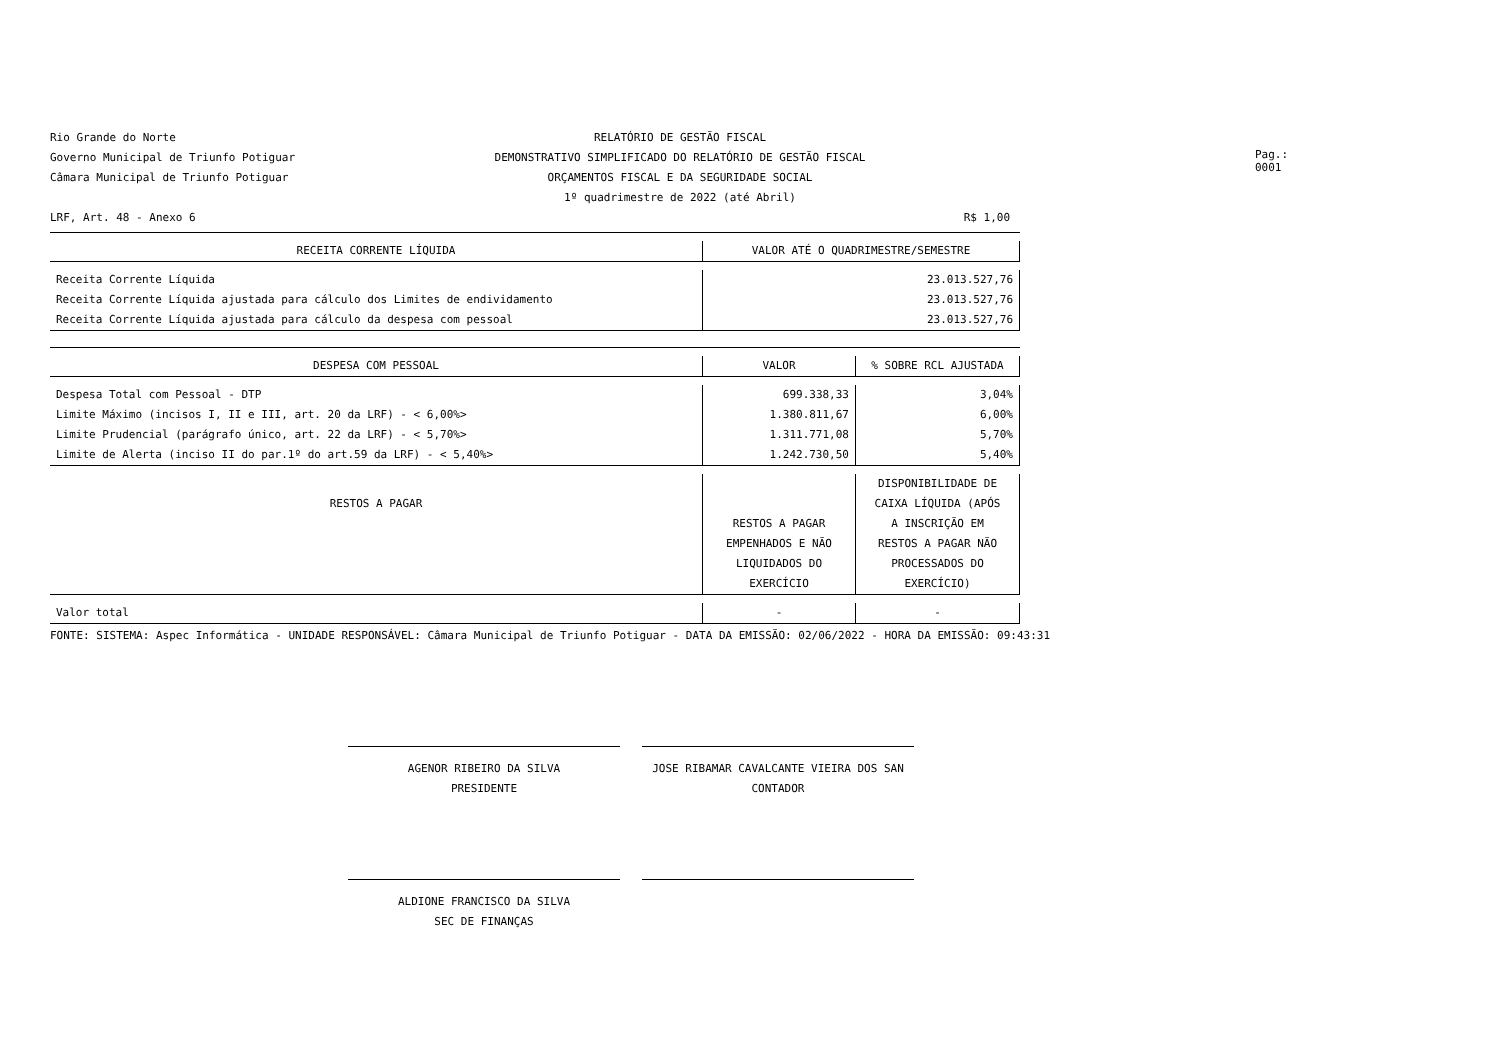Rio Grande do Norte
Governo Municipal de Triunfo Potiguar
Câmara Municipal de Triunfo Potiguar
RELATÓRIO DE GESTÃO FISCAL
DEMONSTRATIVO SIMPLIFICADO DO RELATÓRIO DE GESTÃO FISCAL
ORÇAMENTOS FISCAL E DA SEGURIDADE SOCIAL
1º quadrimestre de 2022 (até Abril)
Pag.: 0001
LRF, Art. 48 - Anexo 6 R$ 1,00
| RECEITA CORRENTE LÍQUIDA | VALOR ATÉ O QUADRIMESTRE/SEMESTRE | |
| --- | --- | --- |
| Receita Corrente Líquida | 23.013.527,76 | |
| Receita Corrente Líquida ajustada para cálculo dos Limites de endividamento | 23.013.527,76 | |
| Receita Corrente Líquida ajustada para cálculo da despesa com pessoal | 23.013.527,76 | |
| DESPESA COM PESSOAL | VALOR | % SOBRE RCL AJUSTADA |
| Despesa Total com Pessoal - DTP | 699.338,33 | 3,04% |
| Limite Máximo (incisos I, II e III, art. 20 da LRF) - < 6,00%> | 1.380.811,67 | 6,00% |
| Limite Prudencial (parágrafo único, art. 22 da LRF) - < 5,70%> | 1.311.771,08 | 5,70% |
| Limite de Alerta (inciso II do par.1º do art.59 da LRF) - < 5,40%> | 1.242.730,50 | 5,40% |
| RESTOS A PAGAR | RESTOS A PAGAR EMPENHADOS E NÃO LIQUIDADOS DO EXERCÍCIO | DISPONIBILIDADE DE CAIXA LÍQUIDA (APÓS A INSCRIÇÃO EM RESTOS A PAGAR NÃO PROCESSADOS DO EXERCÍCIO) |
| Valor total | - | - |
FONTE: SISTEMA: Aspec Informática - UNIDADE RESPONSÁVEL: Câmara Municipal de Triunfo Potiguar - DATA DA EMISSÃO: 02/06/2022 - HORA DA EMISSÃO: 09:43:31
AGENOR RIBEIRO DA SILVA
PRESIDENTE
JOSE RIBAMAR CAVALCANTE VIEIRA DOS SAN
CONTADOR
ALDIONE FRANCISCO DA SILVA
SEC DE FINANÇAS